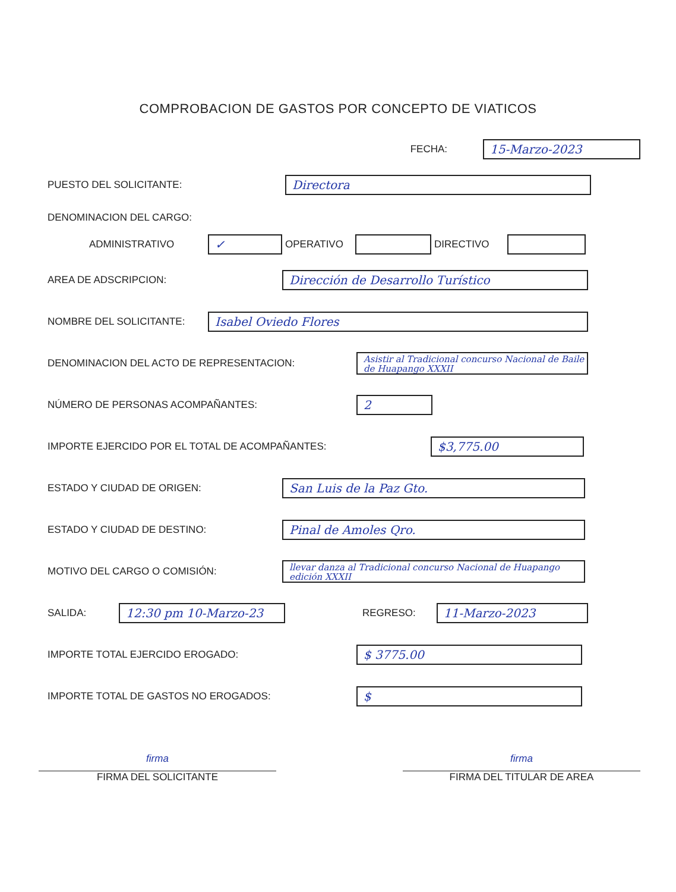COMPROBACION DE GASTOS POR CONCEPTO DE VIATICOS
FECHA:
15-Marzo-2023
PUESTO DEL SOLICITANTE:
Directora
DENOMINACION DEL CARGO:
ADMINISTRATIVO
✓
OPERATIVO DIRECTIVO
AREA DE ADSCRIPCION:
Dirección de Desarrollo Turístico
NOMBRE DEL SOLICITANTE:
Isabel Oviedo Flores
DENOMINACION DEL ACTO DE REPRESENTACION:
Asistir al Tradicional concurso Nacional de Baile de Huapango XXXII
NÚMERO DE PERSONAS ACOMPAÑANTES:
2
IMPORTE EJERCIDO POR EL TOTAL DE ACOMPAÑANTES:
$3,775.00
ESTADO Y CIUDAD DE ORIGEN:
San Luis de la Paz Gto.
ESTADO Y CIUDAD DE DESTINO:
Pinal de Amoles Qro.
MOTIVO DEL CARGO O COMISIÓN:
llevar danza al Tradicional concurso Nacional de Huapango edición XXXII
SALIDA:
12:30 pm 10-Marzo-23
REGRESO:
11-Marzo-2023
IMPORTE TOTAL EJERCIDO EROGADO:
$ 3775.00
IMPORTE TOTAL DE GASTOS NO EROGADOS:
$
firma
FIRMA DEL SOLICITANTE
firma
FIRMA DEL TITULAR DE AREA